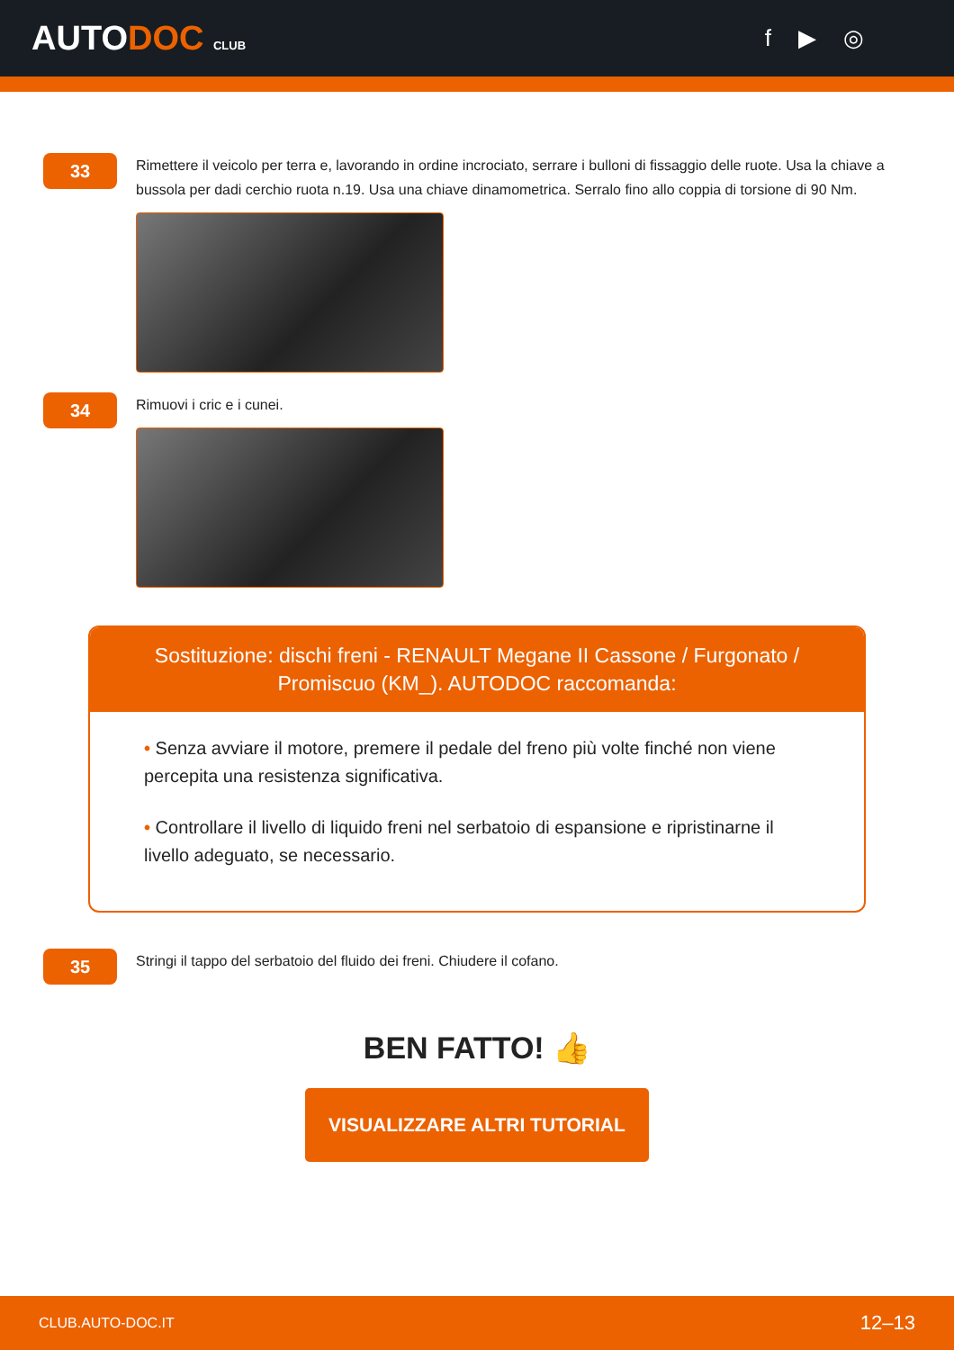AUTODOC CLUB
f ▶ ◎
33
Rimettere il veicolo per terra e, lavorando in ordine incrociato, serrare i bulloni di fissaggio delle ruote. Usa la chiave a bussola per dadi cerchio ruota n.19. Usa una chiave dinamometrica. Serralo fino allo coppia di torsione di 90 Nm.
34
Rimuovi i cric e i cunei.
Sostituzione: dischi freni - RENAULT Megane II Cassone / Furgonato / Promiscuo (KM_). AUTODOC raccomanda:
• Senza avviare il motore, premere il pedale del freno più volte finché non viene percepita una resistenza significativa.
• Controllare il livello di liquido freni nel serbatoio di espansione e ripristinarne il livello adeguato, se necessario.
35
Stringi il tappo del serbatoio del fluido dei freni. Chiudere il cofano.
BEN FATTO! 👍
VISUALIZZARE ALTRI TUTORIAL
CLUB.AUTO-DOC.IT 12–13